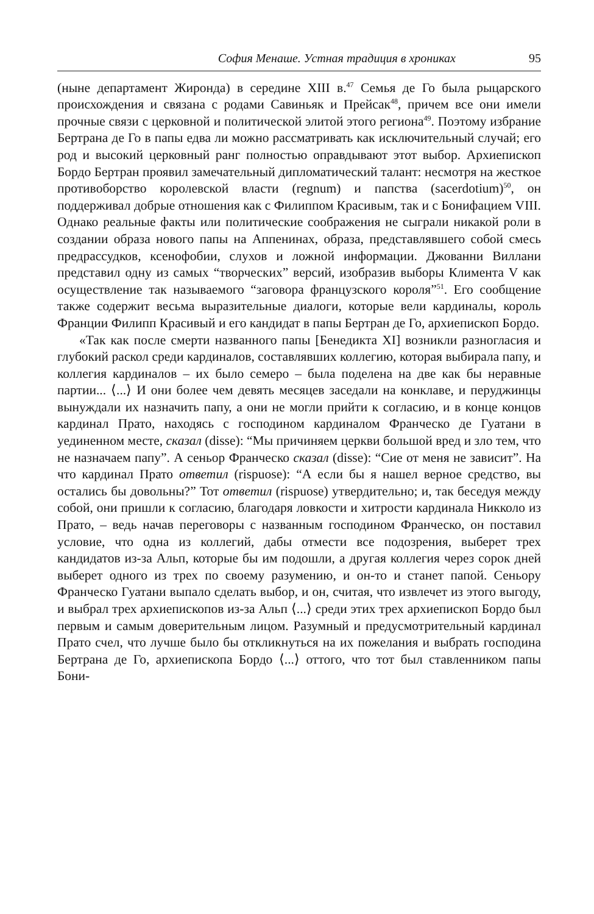София Менаше. Устная традиция в хрониках 95
(ныне департамент Жиронда) в середине XIII в.<sup>47</sup> Семья де Го была рыцарского происхождения и связана с родами Савиньяк и Прейсак<sup>48</sup>, причем все они имели прочные связи с церковной и политической элитой этого региона<sup>49</sup>. Поэтому избрание Бертрана де Го в папы едва ли можно рассматривать как исключительный случай; его род и высокий церковный ранг полностью оправдывают этот выбор. Архиепископ Бордо Бертран проявил замечательный дипломатический талант: несмотря на жесткое противоборство королевской власти (regnum) и папства (sacerdotium)<sup>50</sup>, он поддерживал добрые отношения как с Филиппом Красивым, так и с Бонифацием VIII. Однако реальные факты или политические соображения не сыграли никакой роли в создании образа нового папы на Аппенинах, образа, представлявшего собой смесь предрассудков, ксенофобии, слухов и ложной информации. Джованни Виллани представил одну из самых “творческих” версий, изобразив выборы Климента V как осуществление так называемого “заговора французского короля”<sup>51</sup>. Его сообщение также содержит весьма выразительные диалоги, которые вели кардиналы, король Франции Филипп Красивый и его кандидат в папы Бертран де Го, архиепископ Бордо.
«Так как после смерти названного папы [Бенедикта XI] возникли разногласия и глубокий раскол среди кардиналов, составлявших коллегию, которая выбирала папу, и коллегия кардиналов – их было семеро – была поделена на две как бы неравные партии... ⟨...⟩ И они более чем девять месяцев заседали на конклаве, и перуджинцы вынуждали их назначить папу, а они не могли прийти к согласию, и в конце концов кардинал Прато, находясь с господином кардиналом Франческо де Гуатани в уединенном месте, сказал (disse): “Мы причиняем церкви большой вред и зло тем, что не назначаем папу”. А сеньор Франческо сказал (disse): “Сие от меня не зависит”. На что кардинал Прато ответил (rispuose): “А если бы я нашел верное средство, вы остались бы довольны?” Тот ответил (rispuose) утвердительно; и, так беседуя между собой, они пришли к согласию, благодаря ловкости и хитрости кардинала Никколо из Прато, – ведь начав переговоры с названным господином Франческо, он поставил условие, что одна из коллегий, дабы отмести все подозрения, выберет трех кандидатов из-за Альп, которые бы им подошли, а другая коллегия через сорок дней выберет одного из трех по своему разумению, и он-то и станет папой. Сеньору Франческо Гуатани выпало сделать выбор, и он, считая, что извлечет из этого выгоду, и выбрал трех архиепископов из-за Альп ⟨...⟩ среди этих трех архиепископ Бордо был первым и самым доверительным лицом. Разумный и предусмотрительный кардинал Прато счел, что лучше было бы откликнуться на их пожелания и выбрать господина Бертрана де Го, архиепископа Бордо ⟨...⟩ оттого, что тот был ставленником папы Бони-